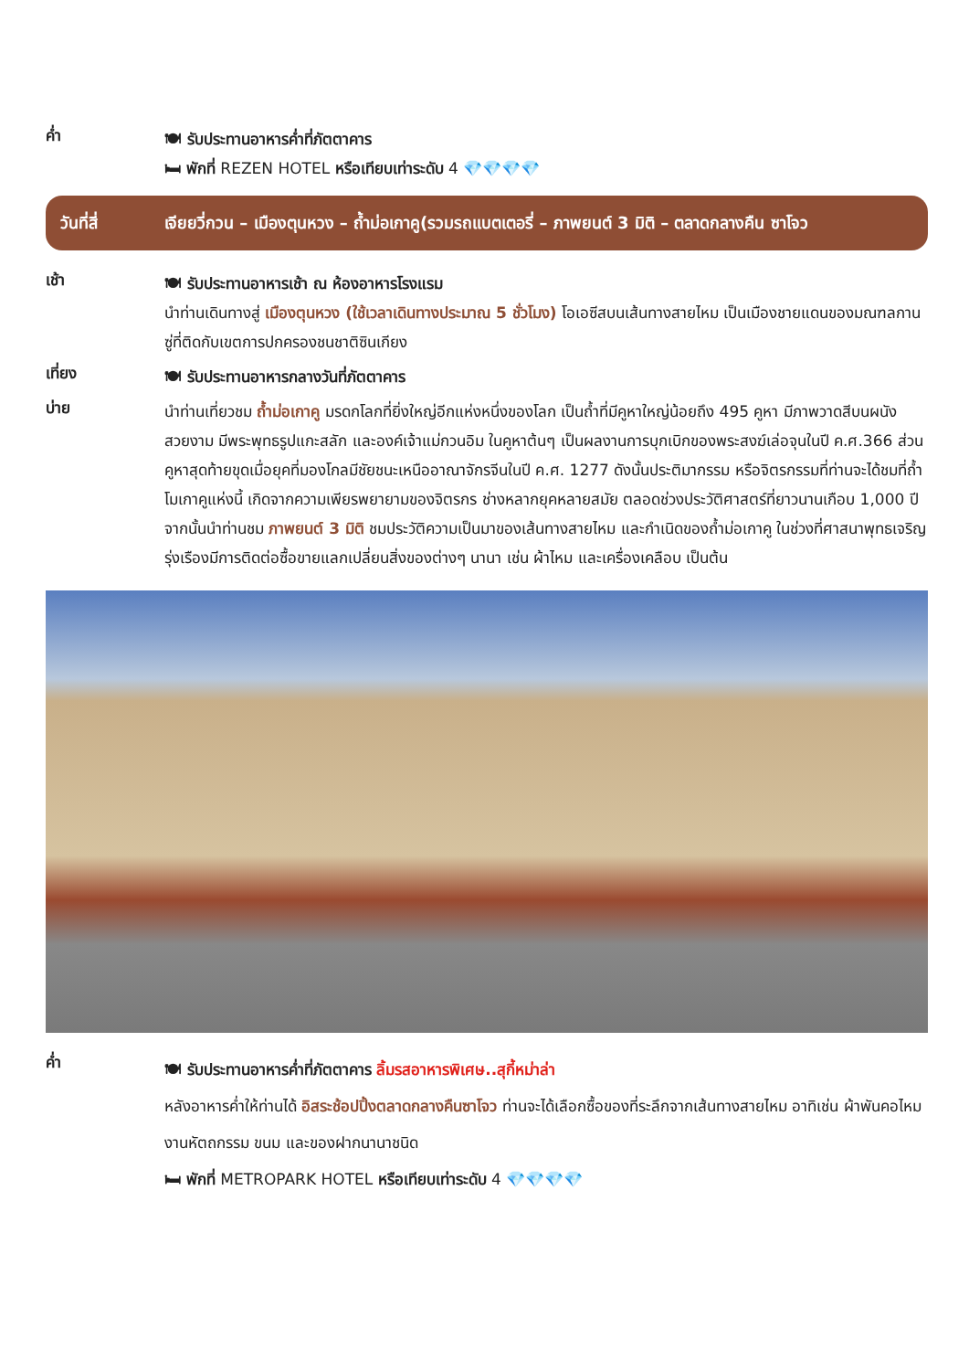ค่ำ
🍽 รับประทานอาหารค่ำที่ภัตตาคาร
🛏 พักที่ REZEN HOTEL หรือเทียบเท่าระดับ 4 💎💎💎💎
วันที่สี่
เจียยวี่กวน – เมืองตุนหวง – ถ้ำม่อเกาคู(รวมรถแบตเตอรี่ – ภาพยนต์ 3 มิติ – ตลาดกลางคืน ซาโจว
เช้า
🍽 รับประทานอาหารเช้า ณ ห้องอาหารโรงแรม
นำท่านเดินทางสู่ เมืองตุนหวง (ใช้เวลาเดินทางประมาณ 5 ชั่วโมง) โอเอซีสบนเส้นทางสายไหม เป็นเมืองชายแดนของมณฑลกานซู่ที่ติดกับเขตการปกครองชนชาติซินเกียง
เที่ยง
🍽 รับประทานอาหารกลางวันที่ภัตตาคาร
บ่าย
นำท่านเที่ยวชม ถ้ำม่อเกาคู มรดกโลกที่ยิ่งใหญ่อีกแห่งหนึ่งของโลก เป็นถ้ำที่มีคูหาใหญ่น้อยถึง 495 คูหา มีภาพวาดสีบนผนังสวยงาม มีพระพุทธรูปแกะสลัก และองค์เจ้าแม่กวนอิม ในคูหาต้นๆ เป็นผลงานการบุกเบิกของพระสงฆ์เล่อจุนในปี ค.ศ.366 ส่วนคูหาสุดท้ายขุดเมื่อยุคที่มองโกลมีชัยชนะเหนืออาณาจักรจีนในปี ค.ศ. 1277 ดังนั้นประติมากรรม หรือจิตรกรรมที่ท่านจะได้ชมที่ถ้ำโมเกาคูแห่งนี้ เกิดจากความเพียรพยายามของจิตรกร ช่างหลากยุคหลายสมัย ตลอดช่วงประวัติศาสตร์ที่ยาวนานเกือบ 1,000 ปี จากนั้นนำท่านชม ภาพยนต์ 3 มิติ ชมประวัติความเป็นมาของเส้นทางสายไหม และกำเนิดของถ้ำม่อเกาคู ในช่วงที่ศาสนาพุทธเจริญรุ่งเรืองมีการติดต่อซื้อขายแลกเปลี่ยนสิ่งของต่างๆ นานา เช่น ผ้าไหม และเครื่องเคลือบ เป็นต้น
ค่ำ
🍽 รับประทานอาหารค่ำที่ภัตตาคาร ลิ้มรสอาหารพิเศษ..สุกี้หม่าล่า
หลังอาหารค่ำให้ท่านได้ อิสระช้อปปิ้งตลาดกลางคืนซาโจว ท่านจะได้เลือกซื้อของที่ระลึกจากเส้นทางสายไหม อาทิเช่น ผ้าพันคอไหม งานหัตถกรรม ขนม และของฝากนานาชนิด
🛏 พักที่ METROPARK HOTEL หรือเทียบเท่าระดับ 4 💎💎💎💎